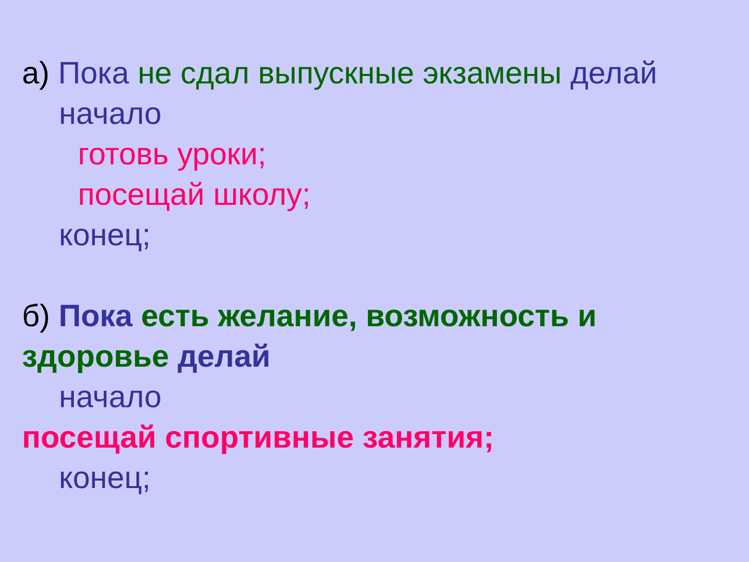а) Пока не сдал выпускные экзамены делай
начало
готовь уроки;
посещай школу;
конец;
б) Пока есть желание, возможность и
здоровье делай
начало
посещай спортивные занятия;
конец;